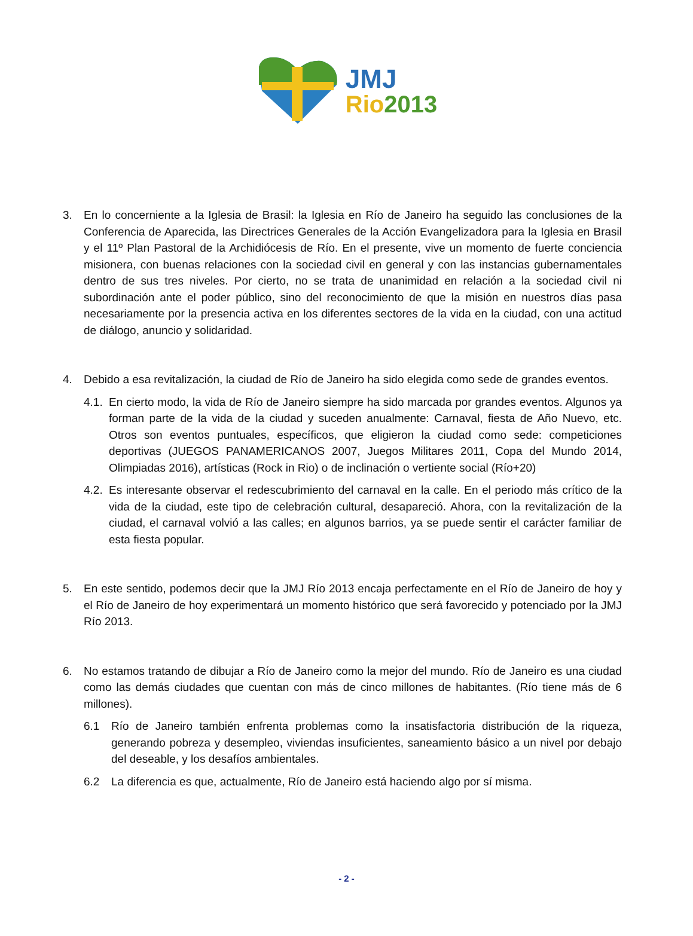JMJ
Rio 2013
3. En lo concerniente a la Iglesia de Brasil: la Iglesia en Río de Janeiro ha seguido las conclusiones de la Conferencia de Aparecida, las Directrices Generales de la Acción Evangelizadora para la Iglesia en Brasil y el 11º Plan Pastoral de la Archidiócesis de Río. En el presente, vive un momento de fuerte conciencia misionera, con buenas relaciones con la sociedad civil en general y con las instancias gubernamentales dentro de sus tres niveles. Por cierto, no se trata de unanimidad en relación a la sociedad civil ni subordinación ante el poder público, sino del reconocimiento de que la misión en nuestros días pasa necesariamente por la presencia activa en los diferentes sectores de la vida en la ciudad, con una actitud de diálogo, anuncio y solidaridad.
4. Debido a esa revitalización, la ciudad de Río de Janeiro ha sido elegida como sede de grandes eventos.
4.1.
En cierto modo, la vida de Río de Janeiro siempre ha sido marcada por grandes eventos. Algunos ya forman parte de la vida de la ciudad y suceden anualmente: Carnaval, fiesta de Año Nuevo, etc. Otros son eventos puntuales, específicos, que eligieron la ciudad como sede: competiciones deportivas (JUEGOS PANAMERICANOS 2007, Juegos Militares 2011, Copa del Mundo 2014, Olimpiadas 2016), artísticas (Rock in Rio) o de inclinación o vertiente social (Río+20)
4.2.
Es interesante observar el redescubrimiento del carnaval en la calle. En el periodo más crítico de la vida de la ciudad, este tipo de celebración cultural, desapareció. Ahora, con la revitalización de la ciudad, el carnaval volvió a las calles; en algunos barrios, ya se puede sentir el carácter familiar de esta fiesta popular.
5. En este sentido, podemos decir que la JMJ Río 2013 encaja perfectamente en el Río de Janeiro de hoy y el Río de Janeiro de hoy experimentará un momento histórico que será favorecido y potenciado por la JMJ Río 2013.
6. No estamos tratando de dibujar a Río de Janeiro como la mejor del mundo. Río de Janeiro es una ciudad como las demás ciudades que cuentan con más de cinco millones de habitantes. (Río tiene más de 6 millones).
6.1 Río de Janeiro también enfrenta problemas como la insatisfactoria distribución de la riqueza, generando pobreza y desempleo, viviendas insuficientes, saneamiento básico a un nivel por debajo del deseable, y los desafíos ambientales.
6.2 La diferencia es que, actualmente, Río de Janeiro está haciendo algo por sí misma.
- 2 -